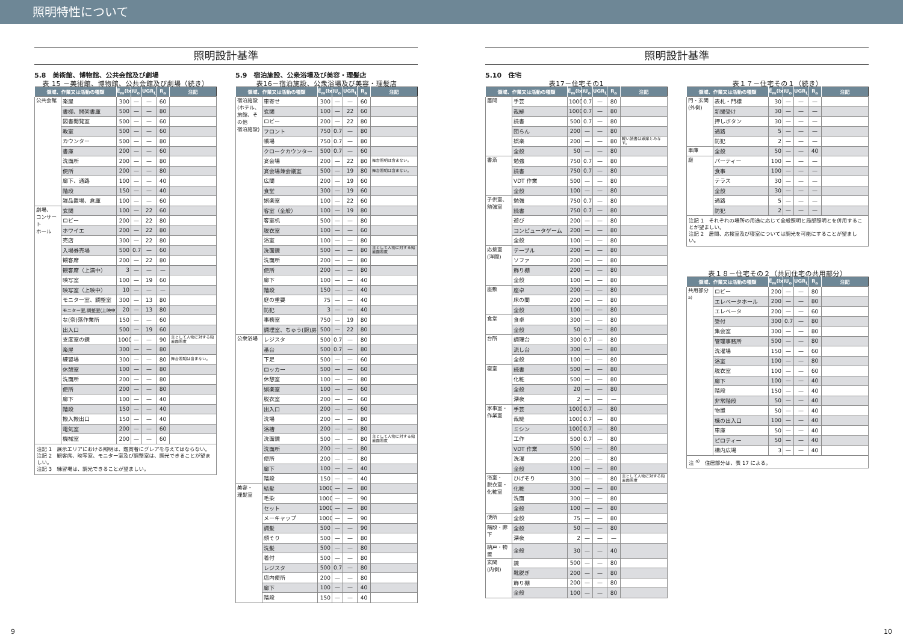照明特性について
照明設計基準
5.8　美術館、博物館、公共会館及び劇場
表 15 －美術館、博物館、公共会館及び劇場（続き）
| 領域、作業又は活動の種類 | | E̅<sub>m</sub>(lx) | U<sub>o</sub> | UGR<sub>L</sub> | R<sub>a</sub> | 注記 |
| --- | --- | --- | --- | --- | --- | --- |
| 公共会館 | 楽屋 | 300 | — | — | 60 | |
| | 書棚、開架書庫 | 500 | — | — | 80 | |
| | 図書閲覧室 | 500 | — | — | 60 | |
| | 教室 | 500 | — | — | 60 | |
| | カウンター | 500 | — | — | 80 | |
| | 書庫 | 200 | — | — | 60 | |
| | 洗面所 | 200 | — | — | 80 | |
| | 便所 | 200 | — | — | 80 | |
| | 廊下、通路 | 100 | — | — | 40 | |
| | 階段 | 150 | — | — | 40 | |
| | 雑品置場、倉庫 | 100 | — | — | 60 | |
| 劇場、 コンサート ホール | 玄関 | 100 | — | 22 | 60 | |
| | ロビー | 200 | — | 22 | 80 | |
| | ホワイエ | 200 | — | 22 | 80 | |
| | 売店 | 300 | — | 22 | 80 | |
| | 入場券売場 | 500 | 0.7 | — | 60 | |
| | 観客席 | 200 | — | 22 | 80 | |
| | 観客席（上演中） | 3 | — | — | — | |
| | 映写室 | 100 | — | 19 | 60 | |
| | 映写室（上映中） | 10 | — | — | — | |
| | モニター室、調整室 | 300 | — | 13 | 80 | |
| | モニター室,調整室(上映中) | 20 | — | 13 | 80 | |
| | な(奈)落作業所 | 150 | — | — | 60 | |
| | 出入口 | 500 | — | 19 | 60 | |
| | 支度室の鏡 | 1000 | — | — | 90 | 主として人物に対する鉛直面照度 |
| | 楽屋 | 300 | — | — | 80 | |
| | 練習場 | 300 | — | — | 80 | 舞台照明は含まない。 |
| | 休憩室 | 100 | — | — | 80 | |
| | 洗面所 | 200 | — | — | 80 | |
| | 便所 | 200 | — | — | 80 | |
| | 廊下 | 100 | — | — | 40 | |
| | 階段 | 150 | — | — | 40 | |
| | 搬入搬出口 | 150 | — | — | 40 | |
| | 電気室 | 200 | — | — | 60 | |
| | 機械室 | 200 | — | — | 60 | |
| 注記 1 展示エリアにおける照明は、鑑賞者にグレアを与えてはならない。 注記 2 観客席、映写室、モニター室及び調整室は、調光できることが望ましい。 注記 3 練習場は、調光できることが望ましい。 | | | | | | |
5.9　宿泊施設、公衆浴場及び美容・理髪店
表16－宿泊施設、公衆浴場及び美容・理髪店
| 領域、作業又は活動の種類 | | E̅<sub>m</sub>(lx) | U<sub>o</sub> | UGR<sub>L</sub> | R<sub>a</sub> | 注記 |
| --- | --- | --- | --- | --- | --- | --- |
| 宿泊施設 (ホテル、 旅館、その他 宿泊施設) | 車寄せ | 300 | — | — | 60 | |
| | 玄関 | 100 | — | 22 | 60 | |
| | ロビー | 200 | — | 22 | 80 | |
| | フロント | 750 | 0.7 | — | 80 | |
| | 帳場 | 750 | 0.7 | — | 80 | |
| | クロークカウンター | 500 | 0.7 | — | 60 | |
| | 宴会場 | 200 | — | 22 | 80 | 舞台照明は含まない。 |
| | 宴会場兼会議室 | 500 | — | 19 | 80 | 舞台照明は含まない。 |
| | 広間 | 200 | — | 19 | 60 | |
| | 食堂 | 300 | — | 19 | 60 | |
| | 娯楽室 | 100 | — | 22 | 60 | |
| | 客室（全般） | 100 | — | 19 | 80 | |
| | 客室机 | 500 | — | — | 80 | |
| | 脱衣室 | 100 | — | — | 60 | |
| | 浴室 | 100 | — | — | 80 | |
| | 洗面鏡 | 500 | — | — | 80 | 主として人物に対する鉛直面照度 |
| | 洗面所 | 200 | — | — | 80 | |
| | 便所 | 200 | — | — | 80 | |
| | 廊下 | 100 | — | — | 40 | |
| | 階段 | 150 | — | — | 40 | |
| | 庭の重要 | 75 | — | — | 40 | |
| | 防犯 | 3 | — | — | 40 | |
| | 事務室 | 750 | — | 19 | 80 | |
| | 調理室、ちゅう(厨)房 | 500 | — | 22 | 80 | |
| 公衆浴場 | レジスタ | 500 | 0.7 | — | 80 | |
| | 番台 | 500 | 0.7 | — | 80 | |
| | 下足 | 500 | — | — | 60 | |
| | ロッカー | 500 | — | — | 60 | |
| | 休憩室 | 100 | — | — | 80 | |
| | 娯楽室 | 100 | — | — | 60 | |
| | 脱衣室 | 200 | — | — | 60 | |
| | 出入口 | 200 | — | — | 60 | |
| | 洗場 | 200 | — | — | 80 | |
| | 浴槽 | 200 | — | — | 80 | |
| | 洗面鏡 | 500 | — | — | 80 | 主として人物に対する鉛直面照度 |
| | 洗面所 | 200 | — | — | 80 | |
| | 便所 | 200 | — | — | 80 | |
| | 廊下 | 100 | — | — | 40 | |
| | 階段 | 150 | — | — | 40 | |
| 美容・ 理髪室 | 結髪 | 1000 | — | — | 80 | |
| | 毛染 | 1000 | — | — | 90 | |
| | セット | 1000 | — | — | 80 | |
| | メーキャップ | 1000 | — | — | 90 | |
| | 調髪 | 500 | — | — | 90 | |
| | 顔そり | 500 | — | — | 80 | |
| | 洗髪 | 500 | — | — | 80 | |
| | 着付 | 500 | — | — | 80 | |
| | レジスタ | 500 | 0.7 | — | 80 | |
| | 店内便所 | 200 | — | — | 80 | |
| | 廊下 | 100 | — | — | 40 | |
| | 階段 | 150 | — | — | 40 | |
照明設計基準
5.10　住宅
表17－住宅その1
| 領域、作業又は活動の種類 | | E̅<sub>m</sub>(lx) | U<sub>o</sub> | UGR<sub>L</sub> | R<sub>a</sub> | 注記 |
| --- | --- | --- | --- | --- | --- | --- |
| 居間 | 手芸 | 1000 | 0.7 | — | 80 | |
| | 裁縫 | 1000 | 0.7 | — | 80 | |
| | 読書 | 500 | 0.7 | — | 80 | |
| | 団らん | 200 | — | — | 80 | |
| | 娯楽 | 200 | — | — | 80 | 軽い読書は娯楽とみなす。 |
| | 全般 | 50 | — | — | 80 | |
| 書斎 | 勉強 | 750 | 0.7 | — | 80 | |
| | 読書 | 750 | 0.7 | — | 80 | |
| | VDT 作業 | 500 | — | — | 80 | |
| | 全般 | 100 | — | — | 80 | |
| 子供室、 勉強室 | 勉強 | 750 | 0.7 | — | 80 | |
| | 読書 | 750 | 0.7 | — | 80 | |
| | 遊び | 200 | — | — | 80 | |
| | コンピュータゲーム | 200 | — | — | 80 | |
| | 全般 | 100 | — | — | 80 | |
| 応接室 (洋間) | テーブル | 200 | — | — | 80 | |
| | ソファ | 200 | — | — | 80 | |
| | 飾り棚 | 200 | — | — | 80 | |
| | 全般 | 100 | — | — | 80 | |
| 座敷 | 座卓 | 200 | — | — | 80 | |
| | 床の間 | 200 | — | — | 80 | |
| | 全般 | 100 | — | — | 80 | |
| 食堂 | 食卓 | 300 | — | — | 80 | |
| | 全般 | 50 | — | — | 80 | |
| 台所 | 調理台 | 300 | 0.7 | — | 80 | |
| | 流し台 | 300 | — | — | 80 | |
| | 全般 | 100 | — | — | 80 | |
| 寝室 | 読書 | 500 | — | — | 80 | |
| | 化粧 | 500 | — | — | 80 | |
| | 全般 | 20 | — | — | 80 | |
| | 深夜 | 2 | — | — | — | |
| 家事室・ 作業室 | 手芸 | 1000 | 0.7 | — | 80 | |
| | 裁縫 | 1000 | 0.7 | — | 80 | |
| | ミシン | 1000 | 0.7 | — | 80 | |
| | 工作 | 500 | 0.7 | — | 80 | |
| | VDT 作業 | 500 | — | — | 80 | |
| | 洗濯 | 200 | — | — | 80 | |
| | 全般 | 100 | — | — | 80 | |
| 浴室・ 脱衣室・ 化粧室 | ひげそり | 300 | — | — | 80 | 主として人物に対する鉛直面照度 |
| | 化粧 | 300 | — | — | 80 | |
| | 洗面 | 300 | — | — | 80 | |
| | 全般 | 100 | — | — | 80 | |
| 便所 | 全般 | 75 | — | — | 80 | |
| 階段・廊下 | 全般 | 50 | — | — | 80 | |
| | 深夜 | 2 | — | — | — | |
| 納戸・物置 | 全般 | 30 | — | — | 40 | |
| 玄関 (内側) | 鏡 | 500 | — | — | 80 | |
| | 靴脱ぎ | 200 | — | — | 80 | |
| | 飾り棚 | 200 | — | — | 80 | |
| | 全般 | 100 | — | — | 80 | |
表１７－住宅その１（続き）
| 領域、作業又は活動の種類 | | E̅<sub>m</sub>(lx) | U<sub>o</sub> | UGR<sub>L</sub> | R<sub>a</sub> | 注記 |
| --- | --- | --- | --- | --- | --- | --- |
| 門・玄関 (外側) | 表札・門標 | 30 | — | — | — | |
| | 新聞受け | 30 | — | — | — | |
| | 押しボタン | 30 | — | — | — | |
| | 通路 | 5 | — | — | — | |
| | 防犯 | 2 | — | — | — | |
| 車庫 | 全般 | 50 | — | — | 40 | |
| 庭 | パーティー | 100 | — | — | — | |
| | 食事 | 100 | — | — | — | |
| | テラス | 30 | — | — | — | |
| | 全般 | 30 | — | — | — | |
| | 通路 | 5 | — | — | — | |
| | 防犯 | 2 | — | — | — | |
| 注記 1 それぞれの場所の用途に応じて全般照明と局部照明とを併用することが望ましい。 注記 2 居間、応接室及び寝室については調光を可能にすることが望ましい。 | | | | | | |
表１８－住宅その２（共同住宅の共用部分）
| 領域、作業又は活動の種類 | | E̅<sub>m</sub>(lx) | U<sub>o</sub> | UGR<sub>L</sub> | R<sub>a</sub> | 注記 |
| --- | --- | --- | --- | --- | --- | --- |
| 共用部分<sup>a)</sup> | ロビー | 200 | — | — | 80 | |
| | エレベータホール | 200 | — | — | 80 | |
| | エレベータ | 200 | — | — | 60 | |
| | 受付 | 300 | 0.7 | — | 80 | |
| | 集会室 | 300 | — | — | 80 | |
| | 管理事務所 | 500 | — | — | 80 | |
| | 洗濯場 | 150 | — | — | 60 | |
| | 浴室 | 100 | — | — | 80 | |
| | 脱衣室 | 100 | — | — | 60 | |
| | 廊下 | 100 | — | — | 40 | |
| | 階段 | 150 | — | — | 40 | |
| | 非常階段 | 50 | — | — | 40 | |
| | 物置 | 50 | — | — | 40 | |
| | 棟の出入口 | 100 | — | — | 40 | |
| | 車庫 | 50 | — | — | 40 | |
| | ピロティー | 50 | — | — | 40 | |
| | 構内広場 | 3 | — | — | 40 | |
| 注 <sup>a)</sup> 住居部分は、表 17 による。 | | | | | | |
9 10